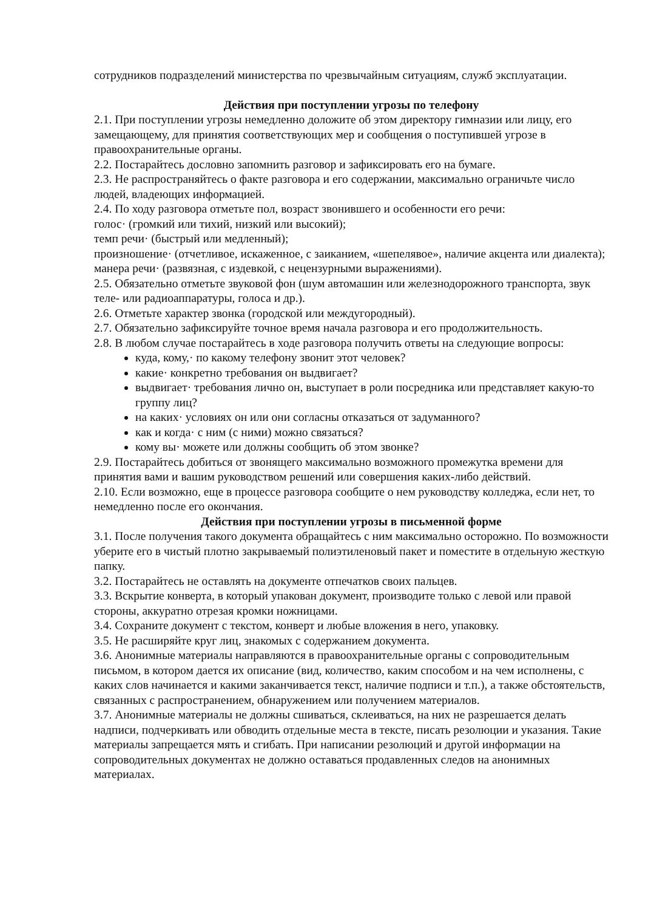сотрудников подразделений министерства по чрезвычайным ситуациям, служб эксплуатации.
Действия при поступлении угрозы по телефону
2.1. При поступлении угрозы немедленно доложите об этом директору гимназии или лицу, его замещающему, для принятия соответствующих мер и сообщения о поступившей угрозе в правоохранительные органы.
2.2. Постарайтесь дословно запомнить разговор и зафиксировать его на бумаге.
2.3. Не распространяйтесь о факте разговора и его содержании, максимально ограничьте число людей, владеющих информацией.
2.4. По ходу разговора отметьте пол, возраст звонившего и особенности его речи:
голос· (громкий или тихий, низкий или высокий);
темп речи· (быстрый или медленный);
произношение· (отчетливое, искаженное, с заиканием, «шепелявое», наличие акцента или диалекта);
манера речи· (развязная, с издевкой, с нецензурными выражениями).
2.5. Обязательно отметьте звуковой фон (шум автомашин или железнодорожного транспорта, звук теле- или радиоаппаратуры, голоса и др.).
2.6. Отметьте характер звонка (городской или междугородный).
2.7. Обязательно зафиксируйте точное время начала разговора и его продолжительность.
2.8. В любом случае постарайтесь в ходе разговора получить ответы на следующие вопросы:
куда, кому,· по какому телефону звонит этот человек?
какие· конкретно требования он выдвигает?
выдвигает· требования лично он, выступает в роли посредника или представляет какую-то группу лиц?
на каких· условиях он или они согласны отказаться от задуманного?
как и когда· с ним (с ними) можно связаться?
кому вы· можете или должны сообщить об этом звонке?
2.9. Постарайтесь добиться от звонящего максимально возможного промежутка времени для принятия вами и вашим руководством решений или совершения каких-либо действий.
2.10. Если возможно, еще в процессе разговора сообщите о нем руководству колледжа, если нет, то немедленно после его окончания.
Действия при поступлении угрозы в письменной форме
3.1. После получения такого документа обращайтесь с ним максимально осторожно. По возможности уберите его в чистый плотно закрываемый полиэтиленовый пакет и поместите в отдельную жесткую папку.
3.2. Постарайтесь не оставлять на документе отпечатков своих пальцев.
3.3. Вскрытие конверта, в который упакован документ, производите только с левой или правой стороны, аккуратно отрезая кромки ножницами.
3.4. Сохраните документ с текстом, конверт и любые вложения в него, упаковку.
3.5. Не расширяйте круг лиц, знакомых с содержанием документа.
3.6. Анонимные материалы направляются в правоохранительные органы с сопроводительным письмом, в котором дается их описание (вид, количество, каким способом и на чем исполнены, с каких слов начинается и какими заканчивается текст, наличие подписи и т.п.), а также обстоятельств, связанных с распространением, обнаружением или получением материалов.
3.7. Анонимные материалы не должны сшиваться, склеиваться, на них не разрешается делать надписи, подчеркивать или обводить отдельные места в тексте, писать резолюции и указания. Такие материалы запрещается мять и сгибать. При написании резолюций и другой информации на сопроводительных документах не должно оставаться продавленных следов на анонимных материалах.